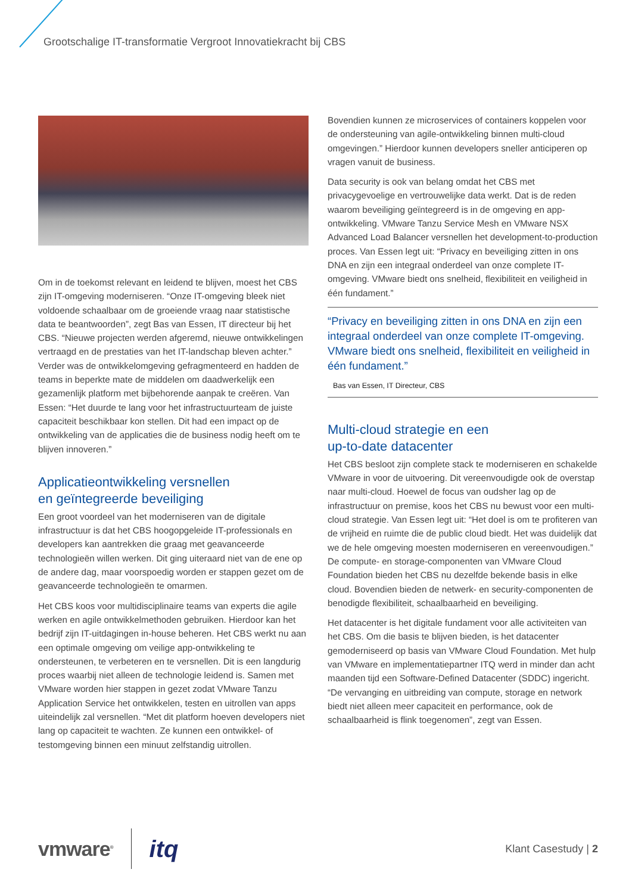Grootschalige IT-transformatie Vergroot Innovatiekracht bij CBS
Om in de toekomst relevant en leidend te blijven, moest het CBS zijn IT-omgeving moderniseren. “Onze IT-omgeving bleek niet voldoende schaalbaar om de groeiende vraag naar statistische data te beantwoorden”, zegt Bas van Essen, IT directeur bij het CBS. “Nieuwe projecten werden afgeremd, nieuwe ontwikkelingen vertraagd en de prestaties van het IT-landschap bleven achter.” Verder was de ontwikkelomgeving gefragmenteerd en hadden de teams in beperkte mate de middelen om daadwerkelijk een gezamenlijk platform met bijbehorende aanpak te creëren. Van Essen: “Het duurde te lang voor het infrastructuurteam de juiste capaciteit beschikbaar kon stellen. Dit had een impact op de ontwikkeling van de applicaties die de business nodig heeft om te blijven innoveren.”
Applicatieontwikkeling versnellen
en geïntegreerde beveiliging
Een groot voordeel van het moderniseren van de digitale infrastructuur is dat het CBS hoogopgeleide IT-professionals en developers kan aantrekken die graag met geavanceerde technologieën willen werken. Dit ging uiteraard niet van de ene op de andere dag, maar voorspoedig worden er stappen gezet om de geavanceerde technologieën te omarmen.
Het CBS koos voor multidisciplinaire teams van experts die agile werken en agile ontwikkelmethoden gebruiken. Hierdoor kan het bedrijf zijn IT-uitdagingen in-house beheren. Het CBS werkt nu aan een optimale omgeving om veilige app-ontwikkeling te ondersteunen, te verbeteren en te versnellen. Dit is een langdurig proces waarbij niet alleen de technologie leidend is. Samen met VMware worden hier stappen in gezet zodat VMware Tanzu Application Service het ontwikkelen, testen en uitrollen van apps uiteindelijk zal versnellen. “Met dit platform hoeven developers niet lang op capaciteit te wachten. Ze kunnen een ontwikkel- of testomgeving binnen een minuut zelfstandig uitrollen.
Bovendien kunnen ze microservices of containers koppelen voor de ondersteuning van agile-ontwikkeling binnen multi-cloud omgevingen.” Hierdoor kunnen developers sneller anticiperen op vragen vanuit de business.
Data security is ook van belang omdat het CBS met privacygevoelige en vertrouwelijke data werkt. Dat is de reden waarom beveiliging geïntegreerd is in de omgeving en app-ontwikkeling. VMware Tanzu Service Mesh en VMware NSX Advanced Load Balancer versnellen het development-to-production proces. Van Essen legt uit: “Privacy en beveiliging zitten in ons DNA en zijn een integraal onderdeel van onze complete IT-omgeving. VMware biedt ons snelheid, flexibiliteit en veiligheid in één fundament.”
“Privacy en beveiliging zitten in ons DNA en zijn een integraal onderdeel van onze complete IT-omgeving. VMware biedt ons snelheid, flexibiliteit en veiligheid in één fundament.”
Bas van Essen, IT Directeur, CBS
Multi-cloud strategie en een
up-to-date datacenter
Het CBS besloot zijn complete stack te moderniseren en schakelde VMware in voor de uitvoering. Dit vereenvoudigde ook de overstap naar multi-cloud. Hoewel de focus van oudsher lag op de infrastructuur on premise, koos het CBS nu bewust voor een multi-cloud strategie. Van Essen legt uit: “Het doel is om te profiteren van de vrijheid en ruimte die de public cloud biedt. Het was duidelijk dat we de hele omgeving moesten moderniseren en vereenvoudigen.” De compute- en storage-componenten van VMware Cloud Foundation bieden het CBS nu dezelfde bekende basis in elke cloud. Bovendien bieden de netwerk- en security-componenten de benodigde flexibiliteit, schaalbaarheid en beveiliging.
Het datacenter is het digitale fundament voor alle activiteiten van het CBS. Om die basis te blijven bieden, is het datacenter gemoderniseerd op basis van VMware Cloud Foundation. Met hulp van VMware en implementatiepartner ITQ werd in minder dan acht maanden tijd een Software-Defined Datacenter (SDDC) ingericht. “De vervanging en uitbreiding van compute, storage en network biedt niet alleen meer capaciteit en performance, ook de schaalbaarheid is flink toegenomen”, zegt van Essen.
vmware<sup>®</sup> itq Klant Casestudy | 2